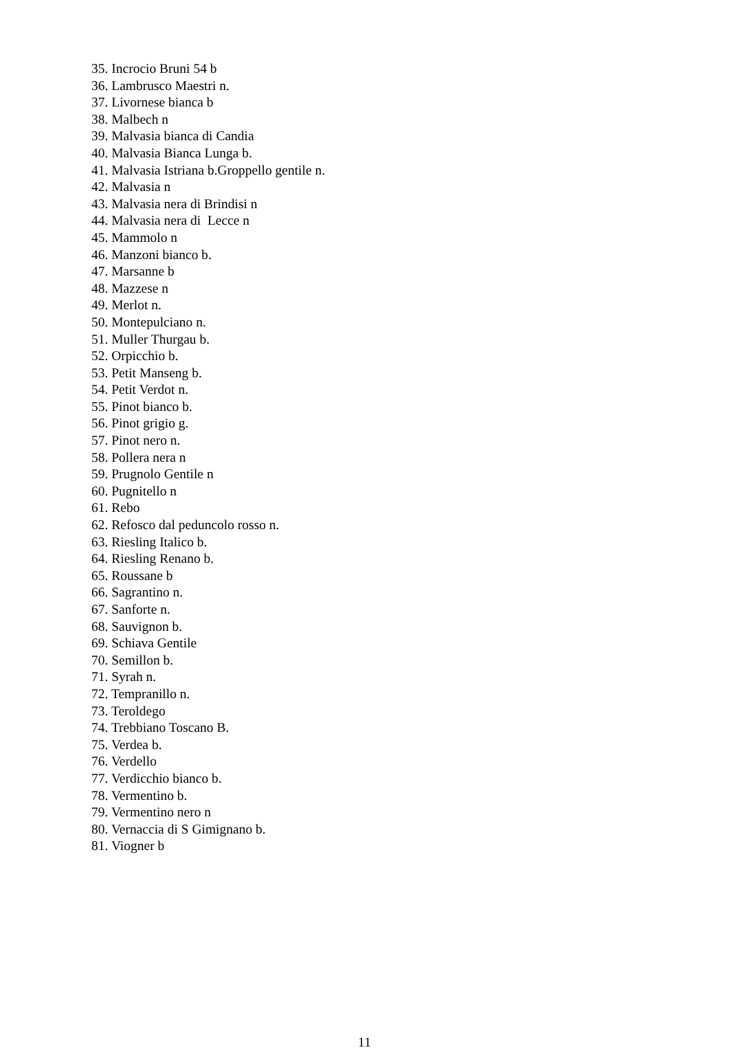35. Incrocio Bruni 54 b
36. Lambrusco Maestri n.
37. Livornese bianca b
38. Malbech n
39. Malvasia bianca di Candia
40. Malvasia Bianca Lunga b.
41. Malvasia Istriana b.Groppello gentile n.
42. Malvasia n
43. Malvasia nera di Brindisi n
44. Malvasia nera di Lecce n
45. Mammolo n
46. Manzoni bianco b.
47. Marsanne b
48. Mazzese n
49. Merlot n.
50. Montepulciano n.
51. Muller Thurgau b.
52. Orpicchio b.
53. Petit Manseng b.
54. Petit Verdot n.
55. Pinot bianco b.
56. Pinot grigio g.
57. Pinot nero n.
58. Pollera nera n
59. Prugnolo Gentile n
60. Pugnitello n
61. Rebo
62. Refosco dal peduncolo rosso n.
63. Riesling Italico b.
64. Riesling Renano b.
65. Roussane b
66. Sagrantino n.
67. Sanforte n.
68. Sauvignon b.
69. Schiava Gentile
70. Semillon b.
71. Syrah n.
72. Tempranillo n.
73. Teroldego
74. Trebbiano Toscano B.
75. Verdea b.
76. Verdello
77. Verdicchio bianco b.
78. Vermentino b.
79. Vermentino nero n
80. Vernaccia di S Gimignano b.
81. Viogner b
11